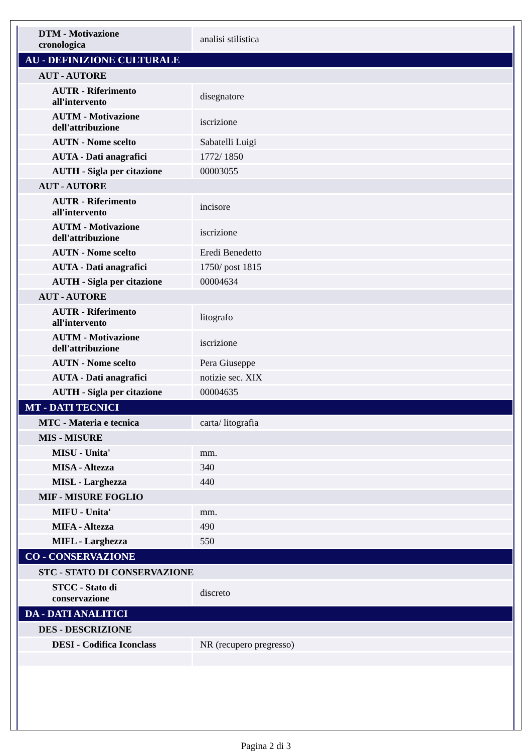| DTM - Motivazione cronologica | analisi stilistica |
| AU - DEFINIZIONE CULTURALE | |
| AUT - AUTORE | |
| AUTR - Riferimento all'intervento | disegnatore |
| AUTM - Motivazione dell'attribuzione | iscrizione |
| AUTN - Nome scelto | Sabatelli Luigi |
| AUTA - Dati anagrafici | 1772/ 1850 |
| AUTH - Sigla per citazione | 00003055 |
| AUT - AUTORE | |
| AUTR - Riferimento all'intervento | incisore |
| AUTM - Motivazione dell'attribuzione | iscrizione |
| AUTN - Nome scelto | Eredi Benedetto |
| AUTA - Dati anagrafici | 1750/ post 1815 |
| AUTH - Sigla per citazione | 00004634 |
| AUT - AUTORE | |
| AUTR - Riferimento all'intervento | litografo |
| AUTM - Motivazione dell'attribuzione | iscrizione |
| AUTN - Nome scelto | Pera Giuseppe |
| AUTA - Dati anagrafici | notizie sec. XIX |
| AUTH - Sigla per citazione | 00004635 |
| MT - DATI TECNICI | |
| MTC - Materia e tecnica | carta/ litografia |
| MIS - MISURE | |
| MISU - Unita' | mm. |
| MISA - Altezza | 340 |
| MISL - Larghezza | 440 |
| MIF - MISURE FOGLIO | |
| MIFU - Unita' | mm. |
| MIFA - Altezza | 490 |
| MIFL - Larghezza | 550 |
| CO - CONSERVAZIONE | |
| STC - STATO DI CONSERVAZIONE | |
| STCC - Stato di conservazione | discreto |
| DA - DATI ANALITICI | |
| DES - DESCRIZIONE | |
| DESI - Codifica Iconclass | NR (recupero pregresso) |
Pagina 2 di 3